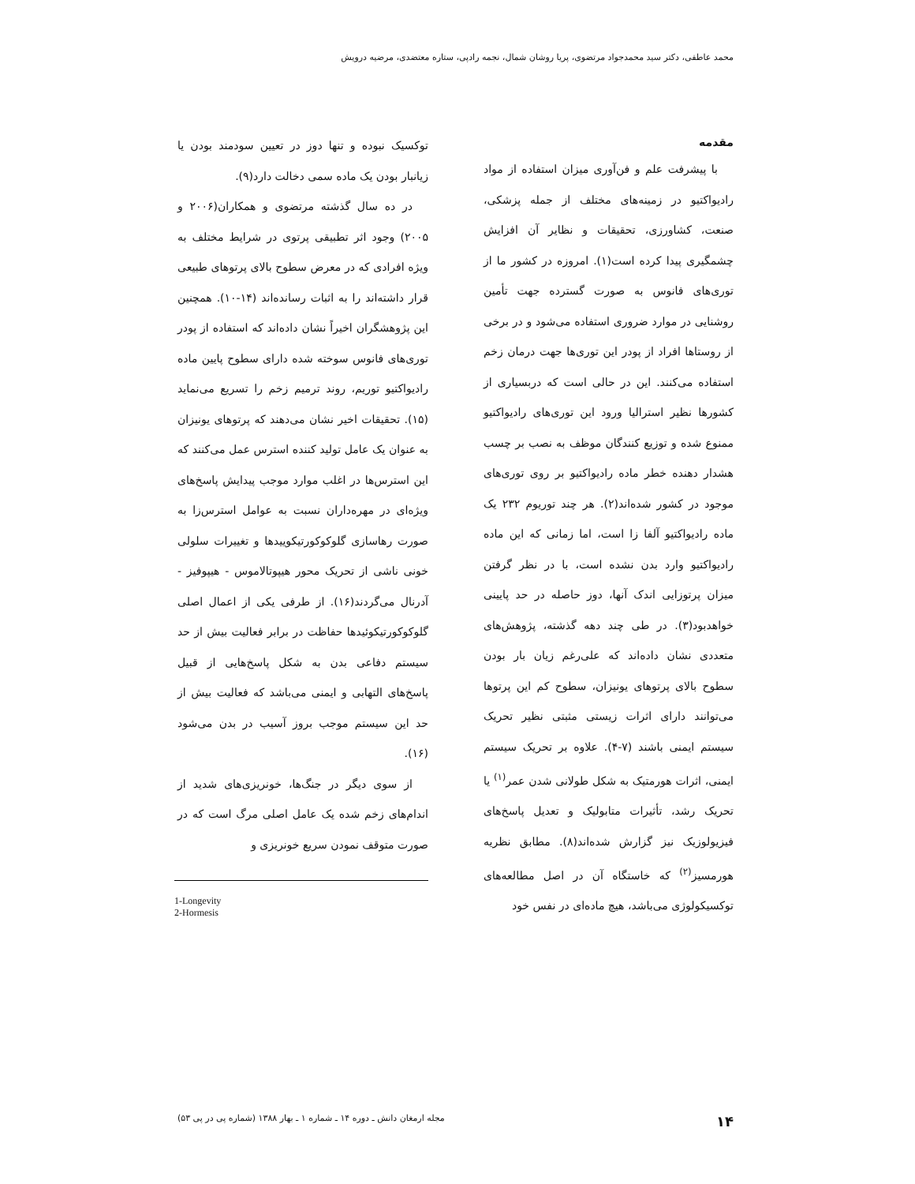محمد عاطفی، دکتر سید محمدجواد مرتضوی، پریا روشان شمال، نجمه راد‌پی، ستاره معتضدی، مرضیه درویش
مقدمه
با پیشرفت علم و فن‌آوری میزان استفاده از مواد رادیواکتیو در زمینه‌های مختلف از جمله پزشکی، صنعت، کشاورزی، تحقیقات و نظایر آن افزایش چشمگیری پیدا کرده است(۱). امروزه در کشور ما از توری‌های فانوس به صورت گسترده جهت تأمین روشنایی در موارد ضروری استفاده می‌شود و در برخی از روستاها افراد از پودر این توری‌ها جهت درمان زخم استفاده می‌کنند. این در حالی است که دربسیاری از کشورها نظیر استرالیا ورود این توری‌های رادیواکتیو ممنوع شده و توزیع کنندگان موظف به نصب بر چسب هشدار دهنده خطر ماده رادیواکتیو بر روی توری‌های موجود در کشور شده‌اند(۲). هر چند توریوم ۲۳۲ یک ماده رادیواکتیو آلفا زا است، اما زمانی که این ماده رادیواکتیو وارد بدن نشده است، با در نظر گرفتن میزان پرتوزایی اندک آنها، دوز حاصله در حد پایینی خواهدبود(۳). در طی چند دهه گذشته، پژوهش‌های متعددی نشان داده‌اند که علی‌رغم زیان بار بودن سطوح بالای پرتوهای یونیزان، سطوح کم این پرتوها می‌توانند دارای اثرات زیستی مثبتی نظیر تحریک سیستم ایمنی باشند (۷-۴). علاوه بر تحریک سیستم ایمنی، اثرات هورمتیک به شکل طولانی شدن عمر<sup>(۱)</sup> یا تحریک رشد، تأثیرات متابولیک و تعدیل پاسخ‌های فیزیولوزیک نیز گزارش شده‌اند(۸). مطابق نظریه هورمسیز<sup>(۲)</sup> که خاستگاه آن در اصل مطالعه‌های توکسیکولوژی می‌باشد، هیچ ماده‌ای در نفس خود
توکسیک نبوده و تنها دوز در تعیین سودمند بودن یا زیانبار بودن یک ماده سمی دخالت دارد(۹).
در ده سال گذشته مرتضوی و همکاران(۲۰۰۶ و ۲۰۰۵) وجود اثر تطبیقی پرتوی در شرایط مختلف به ویژه افرادی که در معرض سطوح بالای پرتوهای طبیعی قرار داشته‌اند را به اثبات رسانده‌اند (۱۴-۱۰). همچنین این پژوهشگران اخیراً نشان داده‌اند که استفاده از پودر توری‌های فانوس سوخته شده دارای سطوح پایین ماده رادیواکتیو توریم، روند ترمیم زخم را تسریع می‌نماید (۱۵). تحقیقات اخیر نشان می‌دهند که پرتوهای یونیزان به عنوان یک عامل تولید کننده استرس عمل می‌کنند که این استرس‌ها در اغلب موارد موجب پیدایش پاسخ‌های ویژه‌ای در مهره‌داران نسبت به عوامل استرس‌زا به صورت رهاسازی گلوکوکورتیکوییدها و تغییرات سلولی خونی ناشی از تحریک محور هیپوتالاموس - هیپوفیز - آدرنال می‌گردند(۱۶). از طرفی یکی از اعمال اصلی گلوکوکورتیکوئیدها حفاظت در برابر فعالیت بیش از حد سیستم دفاعی بدن به شکل پاسخ‌هایی از قبیل پاسخ‌های التهابی و ایمنی می‌باشد که فعالیت بیش از حد این سیستم موجب بروز آسیب در بدن می‌شود (۱۶).
از سوی دیگر در جنگ‌ها، خونریزی‌های شدید از اندام‌های زخم شده یک عامل اصلی مرگ است که در صورت متوقف نمودن سریع خونریزی و
1-Longevity
2-Hormesis
۱۴ مجله ارمغان دانش ـ دوره ۱۴ ـ شماره ۱ ـ بهار ۱۳۸۸ (شماره پی در پی ۵۳)